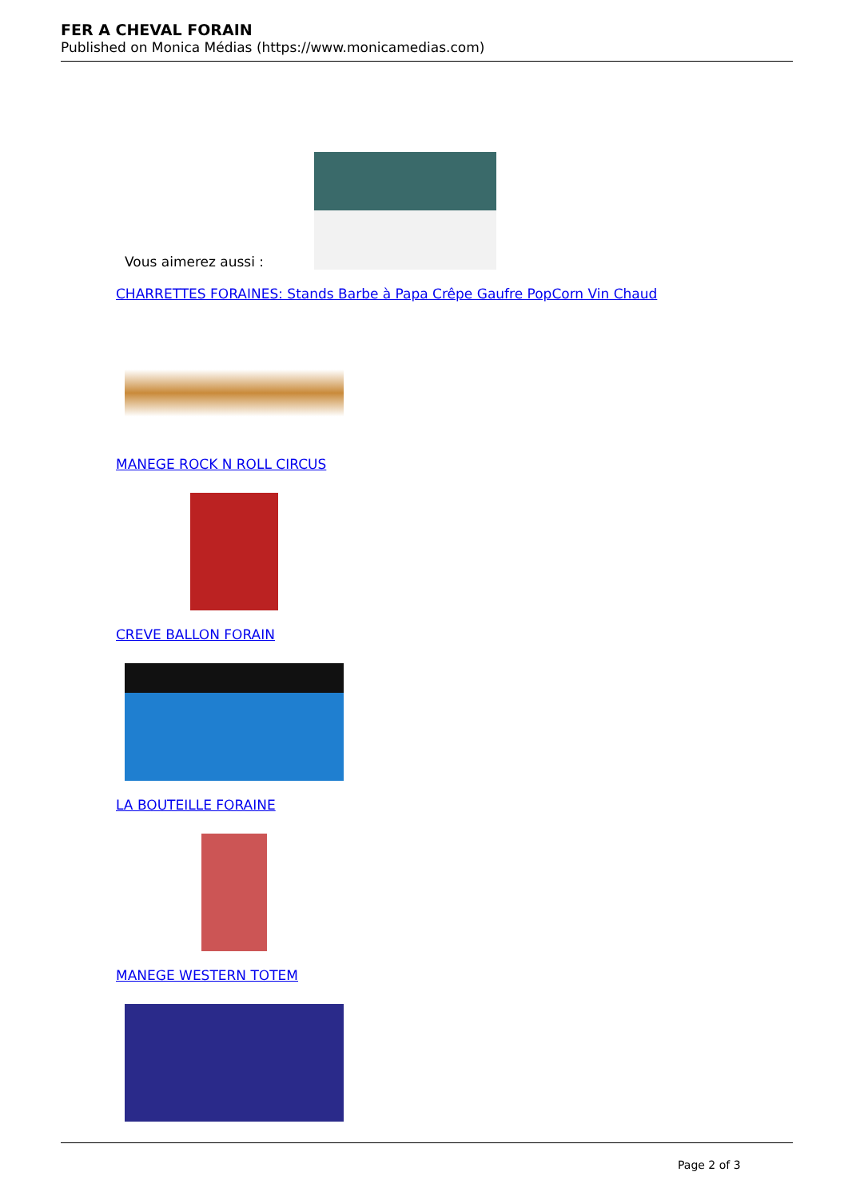FER A CHEVAL FORAIN
Published on Monica Médias (https://www.monicamedias.com)
Vous aimerez aussi :
CHARRETTES FORAINES: Stands Barbe à Papa Crêpe Gaufre PopCorn Vin Chaud
MANEGE ROCK N ROLL CIRCUS
CREVE BALLON FORAIN
LA BOUTEILLE FORAINE
MANEGE WESTERN TOTEM
Page 2 of 3